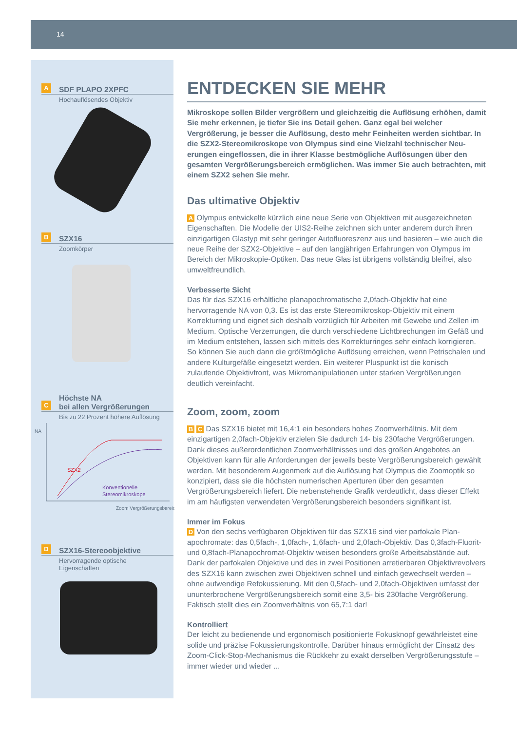14
A
SDF PLAPO 2XPFC
Hochauflösendes Objektiv
B
SZX16
Zoomkörper
C
Höchste NA
bei allen Vergrößerungen
Bis zu 22 Prozent höhere Auflösung
NA
SZX2
Konventionelle
Stereomikroskope
Zoom Vergrößerungsbereich
D
SZX16-Stereoobjektive
Hervorragende optische
Eigenschaften
ENTDECKEN SIE MEHR
Mikroskope sollen Bilder vergrößern und gleichzeitig die Auflösung erhöhen, damit Sie mehr erkennen, je tiefer Sie ins Detail gehen. Ganz egal bei welcher Vergrößerung, je besser die Auflösung, desto mehr Feinheiten werden sichtbar. In die SZX2-Stereomikroskope von Olympus sind eine Vielzahl technischer Neu­erungen eingeflossen, die in ihrer Klasse bestmögliche Auflösungen über den gesamten Vergrößerungsbereich ermöglichen. Was immer Sie auch betrachten, mit einem SZX2 sehen Sie mehr.
Das ultimative Objektiv
A Olympus entwickelte kürzlich eine neue Serie von Objektiven mit ausgezeichneten Eigenschaften. Die Modelle der UIS2-Reihe zeichnen sich unter anderem durch ihren einzigartigen Glastyp mit sehr geringer Autofluoreszenz aus und basieren – wie auch die neue Reihe der SZX2-Objektive – auf den langjährigen Erfahrungen von Olympus im Bereich der Mikroskopie-Optiken. Das neue Glas ist übrigens vollständig bleifrei, also umweltfreundlich.
Verbesserte Sicht
Das für das SZX16 erhältliche planapochromatische 2,0fach-Objektiv hat eine hervorragende NA von 0,3. Es ist das erste Stereomikroskop-Objektiv mit einem Korrekturring und eignet sich deshalb vorzüglich für Arbeiten mit Gewebe und Zellen im Medium. Optische Verzerrungen, die durch verschiedene Lichtbrechungen im Gefäß und im Medium entstehen, lassen sich mittels des Korrekturringes sehr einfach korrigieren. So können Sie auch dann die größtmögliche Auflösung errei­chen, wenn Petrischalen und andere Kulturgefäße eingesetzt werden. Ein weiterer Pluspunkt ist die konisch zulaufende Objektivfront, was Mikromanipulationen unter starken Vergrößerungen deutlich vereinfacht.
Zoom, zoom, zoom
B C Das SZX16 bietet mit 16,4:1 ein besonders hohes Zoomverhältnis. Mit dem einzigartigen 2,0fach-Objektiv erzielen Sie dadurch 14- bis 230fache Vergrößerungen. Dank dieses außerordentlichen Zoomverhältnisses und des großen Angebotes an Objektiven kann für alle Anforderungen der jeweils beste Vergrößerungsbereich ge­wählt werden. Mit besonderem Augenmerk auf die Auflösung hat Olympus die Zoom­optik so konzipiert, dass sie die höchsten numerischen Aperturen über den gesamten Vergrößerungsbereich liefert. Die nebenstehende Grafik verdeutlicht, dass dieser Effekt im am häufigsten verwendeten Vergrößerungsbereich besonders signifikant ist.
Immer im Fokus
D Von den sechs verfügbaren Objektiven für das SZX16 sind vier parfokale Plan­apochromate: das 0,5fach-, 1,0fach-, 1,6fach- und 2,0fach-Objektiv. Das 0,3fach-Fluorit- und 0,8fach-Planapochromat-Objektiv weisen besonders große Arbeitsab­stände auf. Dank der parfokalen Objektive und des in zwei Positionen arretierbaren Objektivrevolvers des SZX16 kann zwischen zwei Objektiven schnell und einfach gewechselt werden – ohne aufwendige Refokussierung. Mit den 0,5fach- und 2,0fach-Objektiven umfasst der ununterbrochene Vergrößerungsbereich somit eine 3,5- bis 230fache Vergrößerung. Faktisch stellt dies ein Zoomverhältnis von 65,7:1 dar!
Kontrolliert
Der leicht zu bedienende und ergonomisch positionierte Fokusknopf gewährleistet eine solide und präzise Fokussierungskontrolle. Darüber hinaus ermöglicht der Einsatz des Zoom-Click-Stop-Mechanismus die Rückkehr zu exakt derselben Vergrößerungs­stufe – immer wieder und wieder ...